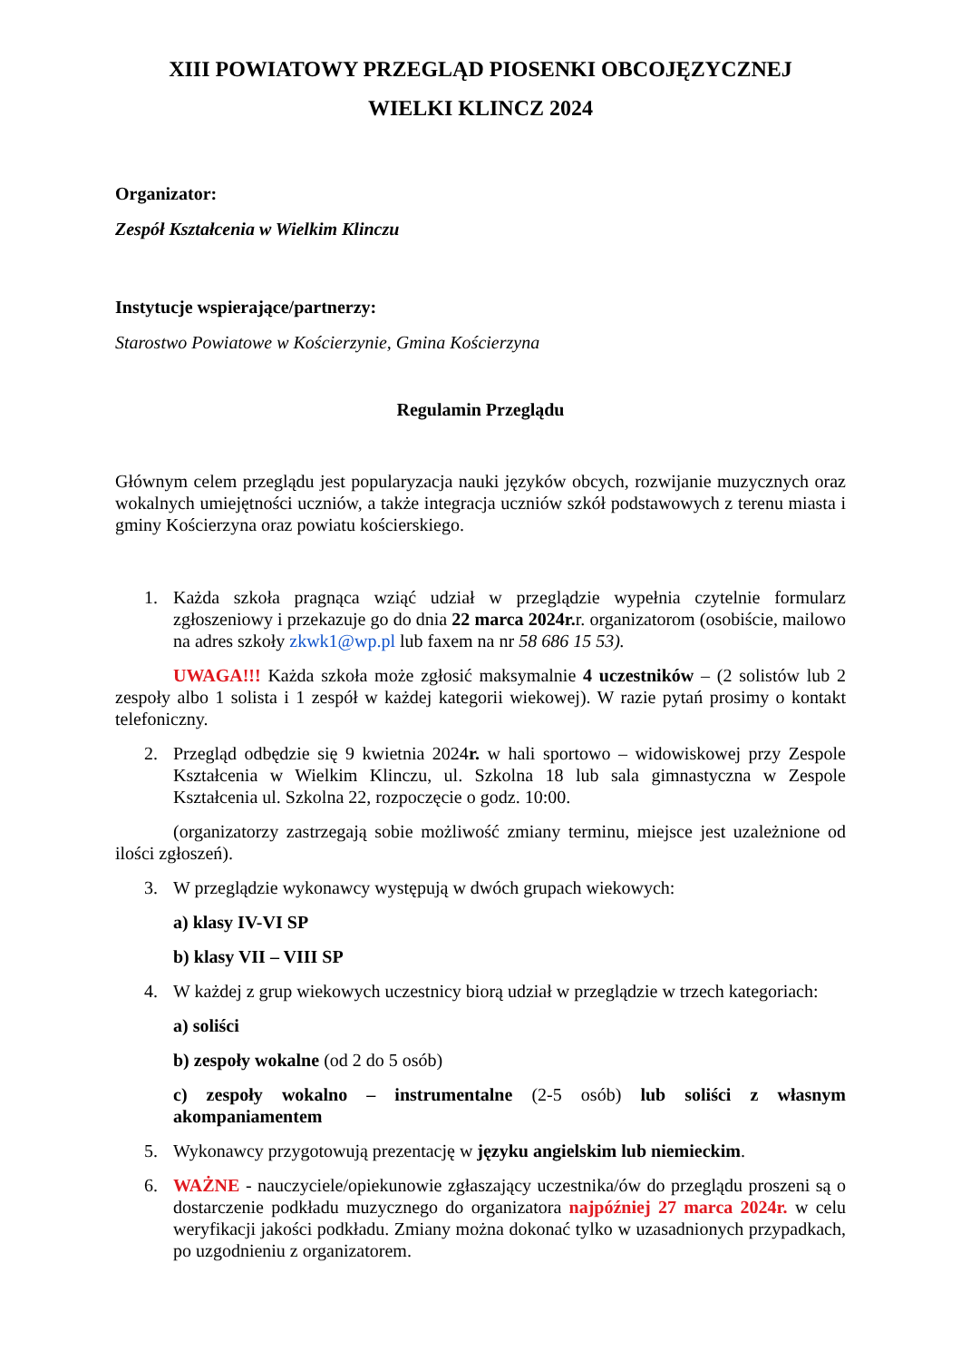XIII POWIATOWY PRZEGLĄD PIOSENKI OBCOJĘZYCZNEJ
WIELKI KLINCZ 2024
Organizator:
Zespół Kształcenia w Wielkim Klinczu
Instytucje wspierające/partnerzy:
Starostwo Powiatowe w Kościerzynie, Gmina Kościerzyna
Regulamin Przeglądu
Głównym celem przeglądu jest popularyzacja nauki języków obcych, rozwijanie muzycznych oraz wokalnych umiejętności uczniów, a także integracja uczniów szkół podstawowych z terenu miasta i gminy Kościerzyna oraz powiatu kościerskiego.
1. Każda szkoła pragnąca wziąć udział w przeglądzie wypełnia czytelnie formularz zgłoszeniowy i przekazuje go do dnia 22 marca 2024r. r. organizatorom (osobiście, mailowo na adres szkoły zkwk1@wp.pl lub faxem na nr 58 686 15 53).
UWAGA!!! Każda szkoła może zgłosić maksymalnie 4 uczestników – (2 solistów lub 2 zespoły albo 1 solista i 1 zespół w każdej kategorii wiekowej). W razie pytań prosimy o kontakt telefoniczny.
2. Przegląd odbędzie się 9 kwietnia 2024r. w hali sportowo – widowiskowej przy Zespole Kształcenia w Wielkim Klinczu, ul. Szkolna 18 lub sala gimnastyczna w Zespole Kształcenia ul. Szkolna 22, rozpoczęcie o godz. 10:00.
(organizatorzy zastrzegają sobie możliwość zmiany terminu, miejsce jest uzależnione od ilości zgłoszeń).
3. W przeglądzie wykonawcy występują w dwóch grupach wiekowych:
a) klasy IV-VI SP
b) klasy VII – VIII SP
4. W każdej z grup wiekowych uczestnicy biorą udział w przeglądzie w trzech kategoriach:
a) soliści
b) zespoły wokalne (od 2 do 5 osób)
c) zespoły wokalno – instrumentalne (2-5 osób) lub soliści z własnym akompaniamentem
5. Wykonawcy przygotowują prezentację w języku angielskim lub niemieckim.
6. WAŻNE - nauczyciele/opiekunowie zgłaszający uczestnika/ów do przeglądu proszeni są o dostarczenie podkładu muzycznego do organizatora najpóźniej 27 marca 2024r. w celu weryfikacji jakości podkładu. Zmiany można dokonać tylko w uzasadnionych przypadkach, po uzgodnieniu z organizatorem.